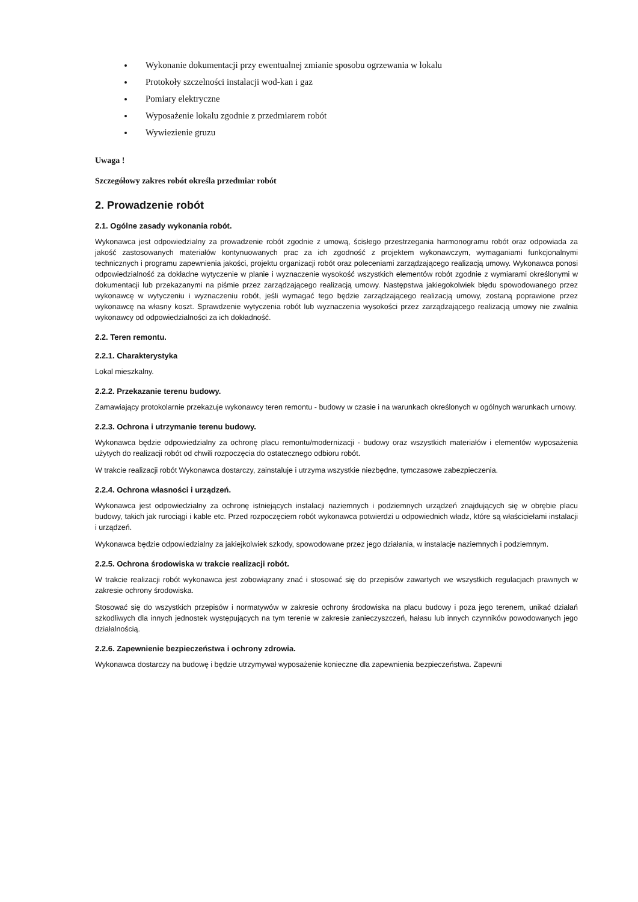Wykonanie dokumentacji przy ewentualnej zmianie sposobu ogrzewania w lokalu
Protokoły szczelności instalacji wod-kan i gaz
Pomiary elektryczne
Wyposażenie lokalu zgodnie z przedmiarem robót
Wywiezienie gruzu
Uwaga !
Szczegółowy zakres robót określa przedmiar robót
2. Prowadzenie robót
2.1. Ogólne zasady wykonania robót.
Wykonawca jest odpowiedzialny za prowadzenie robót zgodnie z umową, ścisłego przestrzegania harmonogramu robót oraz odpowiada za jakość zastosowanych materiałów kontynuowanych prac za ich zgodność z projektem wykonawczym, wymaganiami funkcjonalnymi technicznych i programu zapewnienia jakości, projektu organizacji robót oraz poleceniami zarządzającego realizacją umowy. Wykonawca ponosi odpowiedzialność za dokładne wytyczenie w planie i wyznaczenie wysokość wszystkich elementów robót zgodnie z wymiarami określonymi w dokumentacji lub przekazanymi na piśmie przez zarządzającego realizacją umowy. Następstwa jakiegokolwiek błędu spowodowanego przez wykonawcę w wytyczeniu i wyznaczeniu robót, jeśli wymagać tego będzie zarządzającego realizacją umowy, zostaną poprawione przez wykonawcę na własny koszt. Sprawdzenie wytyczenia robót lub wyznaczenia wysokości przez zarządzającego realizacją umowy nie zwalnia wykonawcy od odpowiedzialności za ich dokładność.
2.2. Teren remontu.
2.2.1. Charakterystyka
Lokal mieszkalny.
2.2.2. Przekazanie terenu budowy.
Zamawiający protokolarnie przekazuje wykonawcy teren remontu - budowy w czasie i na warunkach określonych w ogólnych warunkach urnowy.
2.2.3. Ochrona i utrzymanie terenu budowy.
Wykonawca będzie odpowiedzialny za ochronę placu remontu/modernizacji - budowy oraz wszystkich materiałów i elementów wyposażenia użytych do realizacji robót od chwili rozpoczęcia do ostatecznego odbioru robót.
W trakcie realizacji robót Wykonawca dostarczy, zainstaluje i utrzyma wszystkie niezbędne, tymczasowe zabezpieczenia.
2.2.4. Ochrona własności i urządzeń.
Wykonawca jest odpowiedzialny za ochronę istniejących instalacji naziemnych i podziemnych urządzeń znajdujących się w obrębie placu budowy, takich jak rurociągi i kable etc. Przed rozpoczęciem robót wykonawca potwierdzi u odpowiednich władz, które są właścicielami instalacji i urządzeń.
Wykonawca będzie odpowiedzialny za jakiejkolwiek szkody, spowodowane przez jego działania, w instalacje naziemnych i podziemnym.
2.2.5. Ochrona środowiska w trakcie realizacji robót.
W trakcie realizacji robót wykonawca jest zobowiązany znać i stosować się do przepisów zawartych we wszystkich regulacjach prawnych w zakresie ochrony środowiska.
Stosować się do wszystkich przepisów i normatywów w zakresie ochrony środowiska na placu budowy i poza jego terenem, unikać działań szkodliwych dla innych jednostek występujących na tym terenie w zakresie zanieczyszczeń, hałasu lub innych czynników powodowanych jego działalnością.
2.2.6. Zapewnienie bezpieczeństwa i ochrony zdrowia.
Wykonawca dostarczy na budowę i będzie utrzymywał wyposażenie konieczne dla zapewnienia bezpieczeństwa. Zapewni